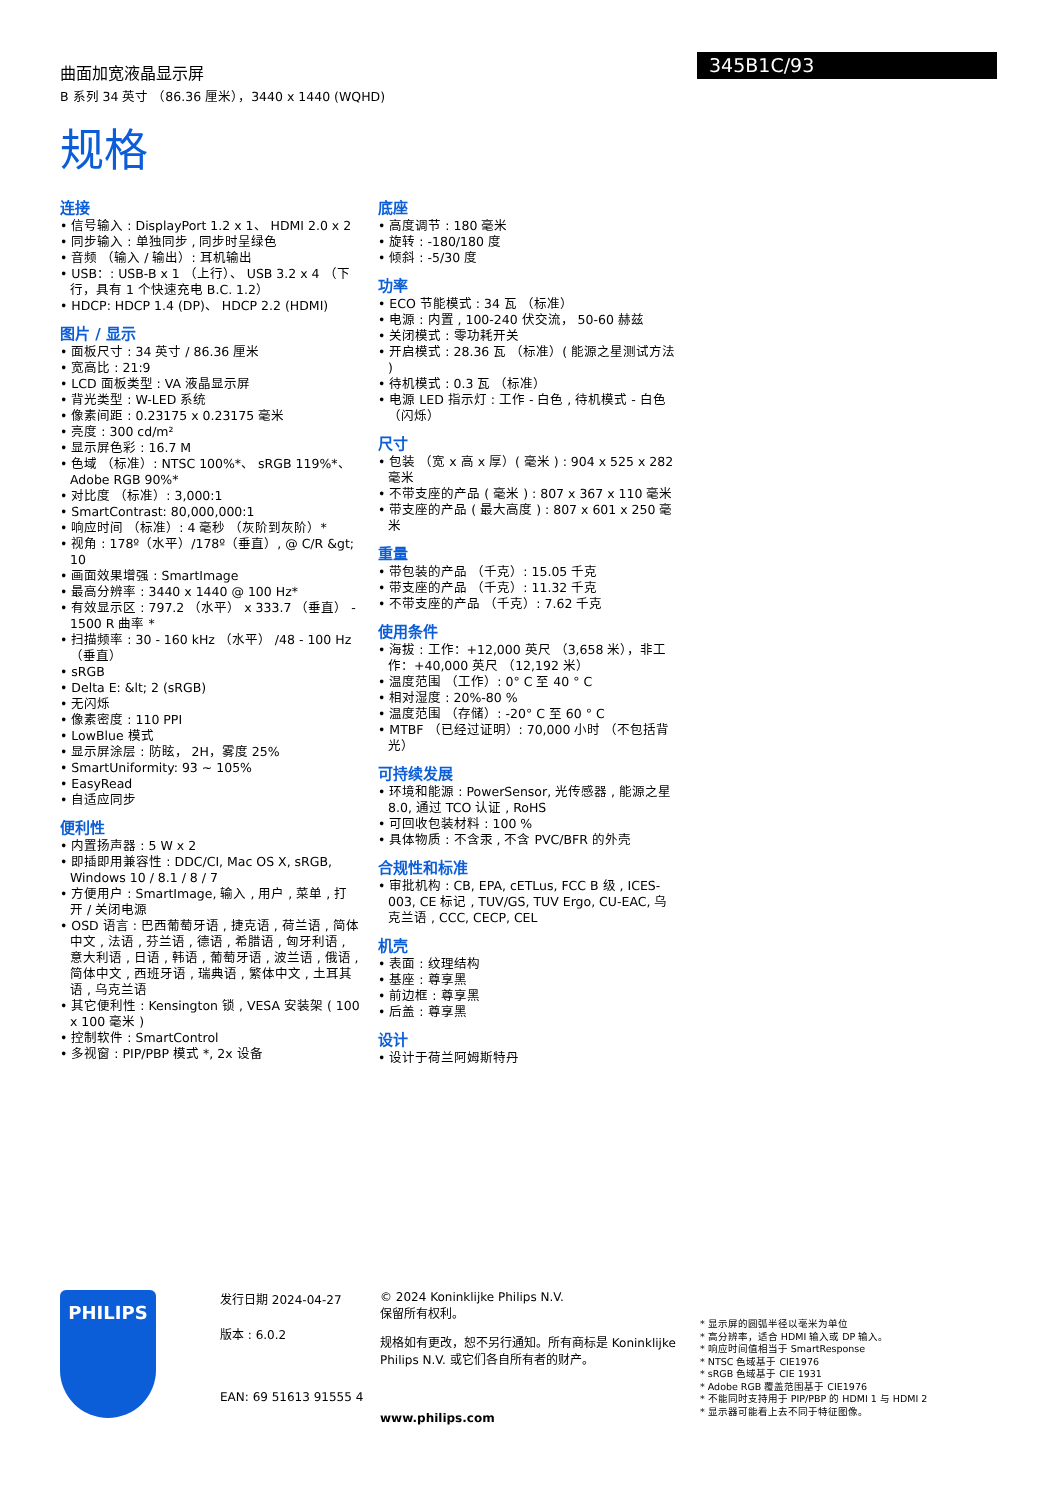345B1C/93
曲面加宽液晶显示屏
B 系列 34 英寸 （86.36 厘米），3440 x 1440 (WQHD)
规格
连接
• 信号输入 : DisplayPort 1.2 x 1、 HDMI 2.0 x 2
• 同步输入 : 单独同步 , 同步时呈绿色
• 音频 （输入 / 输出）: 耳机输出
• USB：: USB-B x 1 （上行）、 USB 3.2 x 4 （下行，具有 1 个快速充电 B.C. 1.2）
• HDCP: HDCP 1.4 (DP)、 HDCP 2.2 (HDMI)
图片 / 显示
• 面板尺寸 : 34 英寸 / 86.36 厘米
• 宽高比 : 21:9
• LCD 面板类型 : VA 液晶显示屏
• 背光类型 : W-LED 系统
• 像素间距 : 0.23175 x 0.23175 毫米
• 亮度 : 300 cd/m²
• 显示屏色彩 : 16.7 M
• 色域 （标准）: NTSC 100%*、 sRGB 119%*、 Adobe RGB 90%*
• 对比度 （标准）: 3,000:1
• SmartContrast: 80,000,000:1
• 响应时间 （标准）: 4 毫秒 （灰阶到灰阶）*
• 视角 : 178º（水平）/178º（垂直）, @ C/R &gt; 10
• 画面效果增强 : SmartImage
• 最高分辨率 : 3440 x 1440 @ 100 Hz*
• 有效显示区 : 797.2 （水平） x 333.7 （垂直） - 1500 R 曲率 *
• 扫描频率 : 30 - 160 kHz （水平） /48 - 100 Hz （垂直）
• sRGB
• Delta E: &lt; 2 (sRGB)
• 无闪烁
• 像素密度 : 110 PPI
• LowBlue 模式
• 显示屏涂层 : 防眩， 2H，雾度 25%
• SmartUniformity: 93 ~ 105%
• EasyRead
• 自适应同步
便利性
• 内置扬声器 : 5 W x 2
• 即插即用兼容性 : DDC/CI, Mac OS X, sRGB, Windows 10 / 8.1 / 8 / 7
• 方便用户 : SmartImage, 输入 , 用户 , 菜单 , 打开 / 关闭电源
• OSD 语言 : 巴西葡萄牙语 , 捷克语 , 荷兰语 , 简体中文 , 法语 , 芬兰语 , 德语 , 希腊语 , 匈牙利语 , 意大利语 , 日语 , 韩语 , 葡萄牙语 , 波兰语 , 俄语 , 简体中文 , 西班牙语 , 瑞典语 , 繁体中文 , 土耳其语 , 乌克兰语
• 其它便利性 : Kensington 锁 , VESA 安装架 ( 100 x 100 毫米 )
• 控制软件 : SmartControl
• 多视窗 : PIP/PBP 模式 *, 2x 设备
底座
• 高度调节 : 180 毫米
• 旋转 : -180/180 度
• 倾斜 : -5/30 度
功率
• ECO 节能模式 : 34 瓦 （标准）
• 电源 : 内置 , 100-240 伏交流， 50-60 赫兹
• 关闭模式 : 零功耗开关
• 开启模式 : 28.36 瓦 （标准）( 能源之星测试方法 )
• 待机模式 : 0.3 瓦 （标准）
• 电源 LED 指示灯 : 工作 - 白色 , 待机模式 - 白色 （闪烁）
尺寸
• 包装 （宽 x 高 x 厚）( 毫米 ) : 904 x 525 x 282 毫米
• 不带支座的产品 ( 毫米 ) : 807 x 367 x 110 毫米
• 带支座的产品 ( 最大高度 ) : 807 x 601 x 250 毫米
重量
• 带包装的产品 （千克）: 15.05 千克
• 带支座的产品 （千克）: 11.32 千克
• 不带支座的产品 （千克）: 7.62 千克
使用条件
• 海拔 : 工作：+12,000 英尺 （3,658 米），非工作：+40,000 英尺 （12,192 米）
• 温度范围 （工作）: 0° C 至 40 ° C
• 相对湿度 : 20%-80 %
• 温度范围 （存储）: -20° C 至 60 ° C
• MTBF （已经过证明）: 70,000 小时 （不包括背光）
可持续发展
• 环境和能源 : PowerSensor, 光传感器 , 能源之星 8.0, 通过 TCO 认证 , RoHS
• 可回收包装材料 : 100 %
• 具体物质 : 不含汞 , 不含 PVC/BFR 的外壳
合规性和标准
• 审批机构 : CB, EPA, cETLus, FCC B 级 , ICES-003, CE 标记 , TUV/GS, TUV Ergo, CU-EAC, 乌克兰语 , CCC, CECP, CEL
机壳
• 表面 : 纹理结构
• 基座 : 尊享黑
• 前边框 : 尊享黑
• 后盖 : 尊享黑
设计
• 设计于荷兰阿姆斯特丹
PHILIPS
发行日期 2024-04-27
版本 : 6.0.2
EAN: 69 51613 91555 4
© 2024 Koninklijke Philips N.V.
保留所有权利。
规格如有更改，恕不另行通知。所有商标是 Koninklijke Philips N.V. 或它们各自所有者的财产。
www.philips.com
* 显示屏的圆弧半径以毫米为单位
* 高分辨率，适合 HDMI 输入或 DP 输入。
* 响应时间值相当于 SmartResponse
* NTSC 色域基于 CIE1976
* sRGB 色域基于 CIE 1931
* Adobe RGB 覆盖范围基于 CIE1976
* 不能同时支持用于 PIP/PBP 的 HDMI 1 与 HDMI 2
* 显示器可能看上去不同于特征图像。